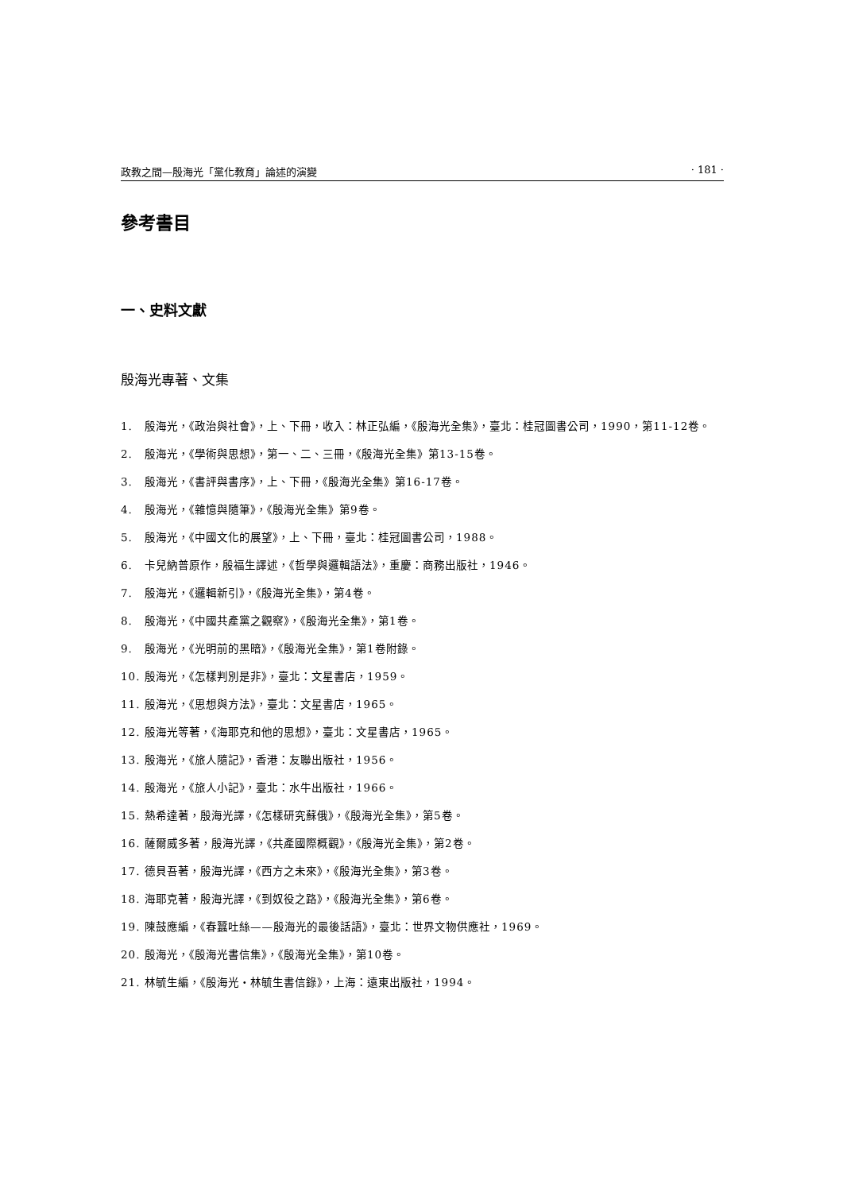政教之間—殷海光「黨化教育」論述的演變 · 181 ·
參考書目
一、史料文獻
殷海光專著、文集
1. 殷海光，《政治與社會》，上、下冊，收入：林正弘編，《殷海光全集》，臺北：桂冠圖書公司，1990，第11-12卷。
2. 殷海光，《學術與思想》，第一、二、三冊，《殷海光全集》第13-15卷。
3. 殷海光，《書評與書序》，上、下冊，《殷海光全集》第16-17卷。
4. 殷海光，《雜憶與隨筆》，《殷海光全集》第9卷。
5. 殷海光，《中國文化的展望》，上、下冊，臺北：桂冠圖書公司，1988。
6. 卡兒納普原作，殷福生譯述，《哲學與邏輯語法》，重慶：商務出版社，1946。
7. 殷海光，《邏輯新引》，《殷海光全集》，第4卷。
8. 殷海光，《中國共產黨之觀察》，《殷海光全集》，第1卷。
9. 殷海光，《光明前的黑暗》，《殷海光全集》，第1卷附錄。
10. 殷海光，《怎樣判別是非》，臺北：文星書店，1959。
11. 殷海光，《思想與方法》，臺北：文星書店，1965。
12. 殷海光等著，《海耶克和他的思想》，臺北：文星書店，1965。
13. 殷海光，《旅人隨記》，香港：友聯出版社，1956。
14. 殷海光，《旅人小記》，臺北：水牛出版社，1966。
15. 熱希達著，殷海光譯，《怎樣研究蘇俄》，《殷海光全集》，第5卷。
16. 薩爾威多著，殷海光譯，《共產國際概觀》，《殷海光全集》，第2卷。
17. 德貝吾著，殷海光譯，《西方之未來》，《殷海光全集》，第3卷。
18. 海耶克著，殷海光譯，《到奴役之路》，《殷海光全集》，第6卷。
19. 陳鼓應編，《春蠶吐絲——殷海光的最後話語》，臺北：世界文物供應社，1969。
20. 殷海光，《殷海光書信集》，《殷海光全集》，第10卷。
21. 林毓生編，《殷海光・林毓生書信錄》，上海：遠東出版社，1994。